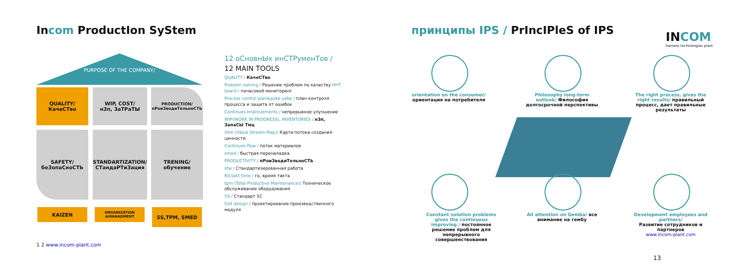Incom ProductIon SyStem
PURPOSE OF THE COMPANY/
QUALITY/
КачеСТво
WIP, COST/
нЗп, ЗаТРаТЫ
PRODUCTION/
пРоиЗводиТельноСТЬ
SAFETY/
беЗопаСноСТЬ
STANDARTIZATION/
СТандаРТиЗация
TRENING/
обучение
KAIZEN ORGANIZATION &MANAGMENT 5S,TPM, SMED
12 оСновнЫх инСТРуменТов /
12 MAIN TOOLS
QUALITY / КачеСТво
Problem solving / Решение проблем по качеству HHT board / почасовой мониторинг
Process control plan&poke yoke / план контроля процесса и защита от ошибок
Continues Improvements / непрерывное улучшение
WIP(WORK IN PROGRESS), INVENTORIES / нЗп, ЗапаСЫ Тмц
Vsm (Value Stream Map)/ Карта потока создания ценности
Continues flow / поток материалов
smed / быстрая переналадка
PRODUCTIVITY / пРоиЗводиТельноСТЬ
stw / Стандартизированная работа
R0,takt time / го, время такта
tpm (Total Productive Maintenance)/ Техническое обслуживание оборудования
5S / Стандарт 5С
Cell design / проектирование производственного модуля
1 2 www.incom-plant.com
принципы IPS / PrIncIPleS of IPS
INCOM
harness technologies plant
orientation on the consumer/
ориентация на потребителя
Philosophy long-term outlook/ Философия долгосрочной перспективы
The right process, gives the right results/ правильный процесс, дает правильные результаты
Constant solution problems gives the continuous improving / постоянное решение проблем для непрерывного совершенствования
All attention on Gemba/ все внимание на гембу
Development employees and partners/
Развитие сотрудников и партнеров
www.incom-plant.com
13